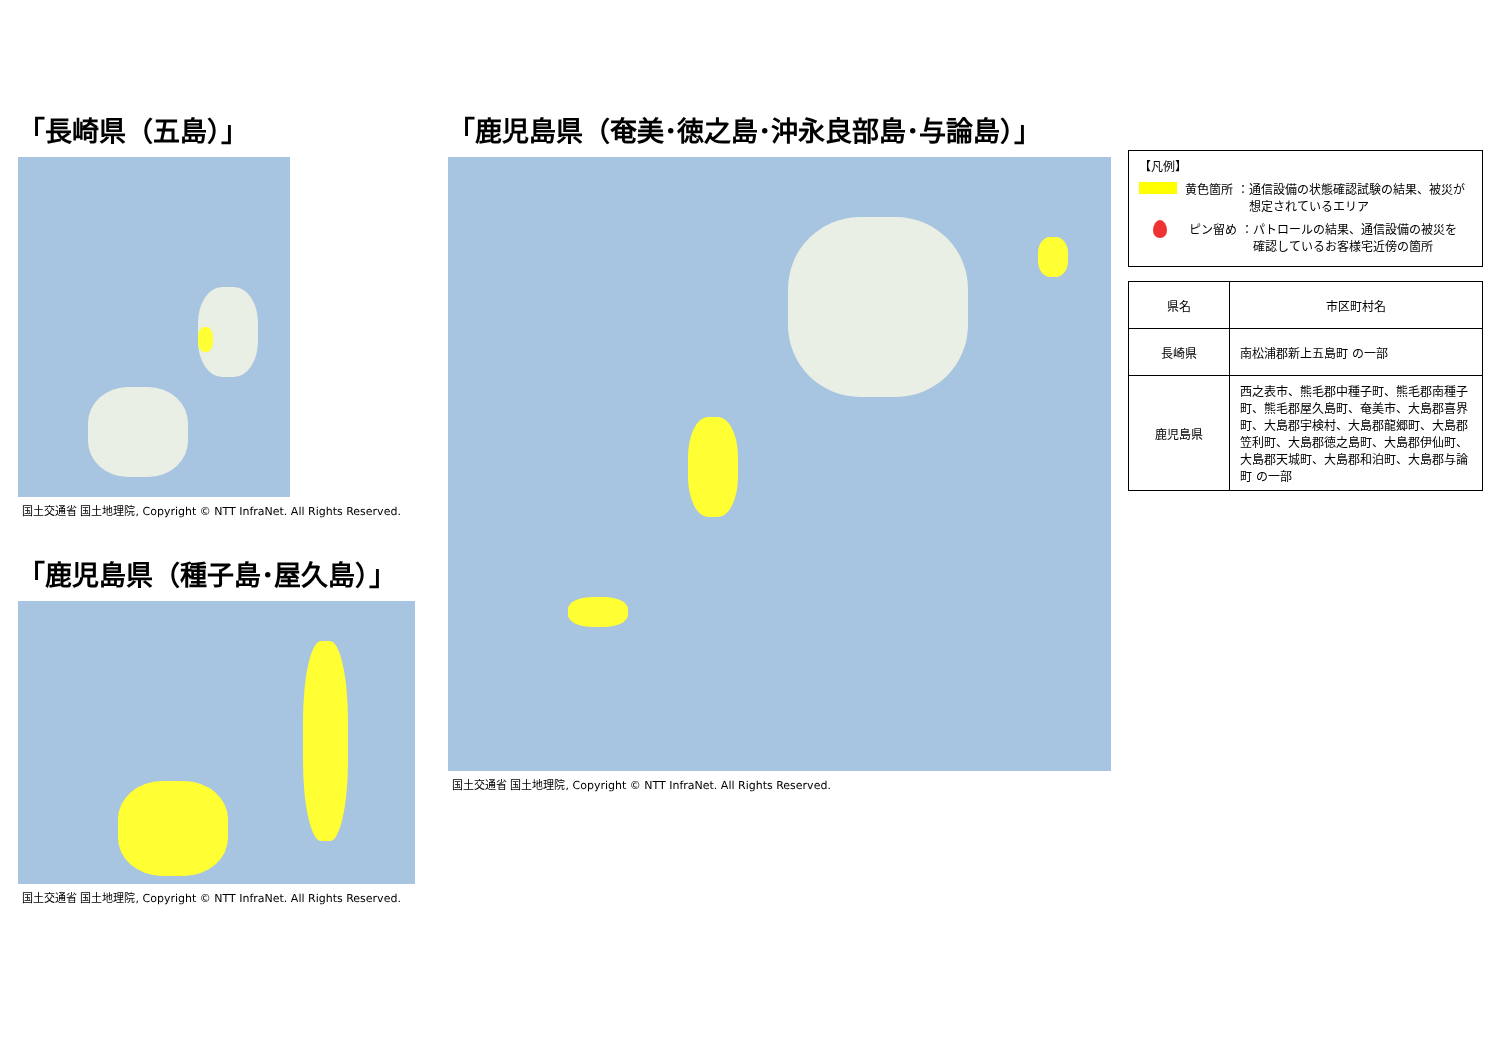「長崎県（五島）」
国土交通省 国土地理院, Copyright © NTT InfraNet. All Rights Reserved.
「鹿児島県（種子島･屋久島）」
国土交通省 国土地理院, Copyright © NTT InfraNet. All Rights Reserved.
「鹿児島県（奄美･徳之島･沖永良部島･与論島）」
国土交通省 国土地理院, Copyright © NTT InfraNet. All Rights Reserved.
【凡例】
黄色箇所 ：通信設備の状態確認試験の結果、被災が
　　　　　 想定されているエリア
ピン留め ：パトロールの結果、通信設備の被災を
　　　　　 確認しているお客様宅近傍の箇所
| 県名 | 市区町村名 |
| --- | --- |
| 長崎県 | 南松浦郡新上五島町 の一部 |
| 鹿児島県 | 西之表市、熊毛郡中種子町、熊毛郡南種子町、熊毛郡屋久島町、奄美市、大島郡喜界町、大島郡宇検村、大島郡龍郷町、大島郡笠利町、大島郡徳之島町、大島郡伊仙町、大島郡天城町、大島郡和泊町、大島郡与論町 の一部 |